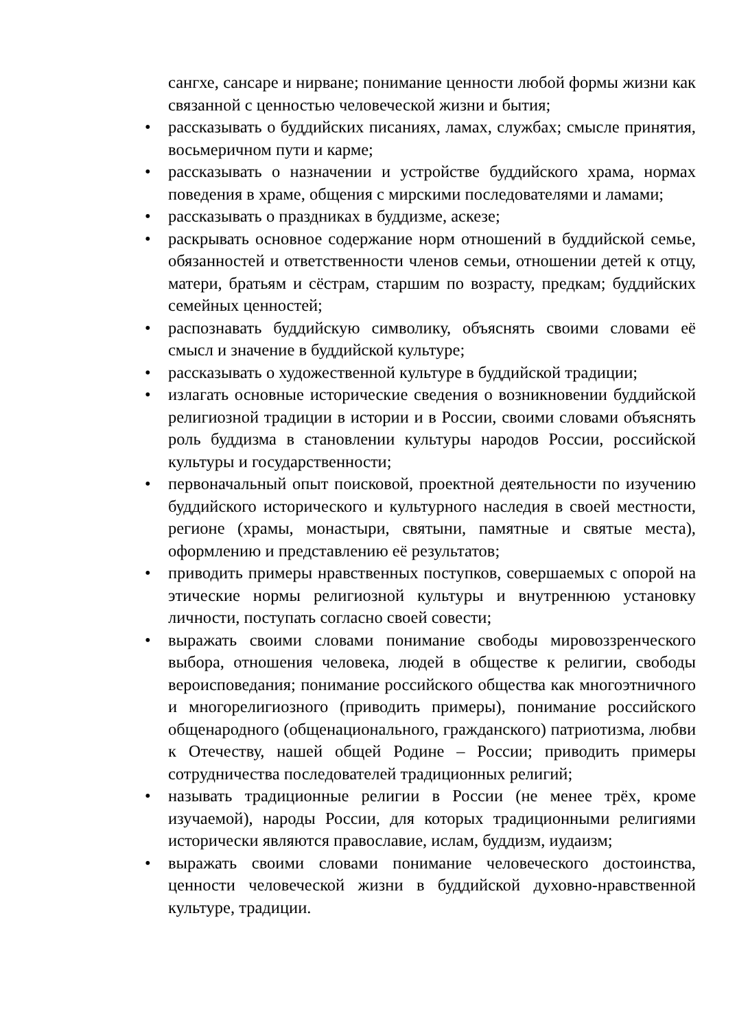сангхе, сансаре и нирване; понимание ценности любой формы жизни как связанной с ценностью человеческой жизни и бытия;
• рассказывать о буддийских писаниях, ламах, службах; смысле принятия, восьмеричном пути и карме;
• рассказывать о назначении и устройстве буддийского храма, нормах поведения в храме, общения с мирскими последователями и ламами;
• рассказывать о праздниках в буддизме, аскезе;
• раскрывать основное содержание норм отношений в буддийской семье, обязанностей и ответственности членов семьи, отношении детей к отцу, матери, братьям и сёстрам, старшим по возрасту, предкам; буддийских семейных ценностей;
• распознавать буддийскую символику, объяснять своими словами её смысл и значение в буддийской культуре;
• рассказывать о художественной культуре в буддийской традиции;
• излагать основные исторические сведения о возникновении буддийской религиозной традиции в истории и в России, своими словами объяснять роль буддизма в становлении культуры народов России, российской культуры и государственности;
• первоначальный опыт поисковой, проектной деятельности по изучению буддийского исторического и культурного наследия в своей местности, регионе (храмы, монастыри, святыни, памятные и святые места), оформлению и представлению её результатов;
• приводить примеры нравственных поступков, совершаемых с опорой на этические нормы религиозной культуры и внутреннюю установку личности, поступать согласно своей совести;
• выражать своими словами понимание свободы мировоззренческого выбора, отношения человека, людей в обществе к религии, свободы вероисповедания; понимание российского общества как многоэтничного и многорелигиозного (приводить примеры), понимание российского общенародного (общенационального, гражданского) патриотизма, любви к Отечеству, нашей общей Родине – России; приводить примеры сотрудничества последователей традиционных религий;
• называть традиционные религии в России (не менее трёх, кроме изучаемой), народы России, для которых традиционными религиями исторически являются православие, ислам, буддизм, иудаизм;
• выражать своими словами понимание человеческого достоинства, ценности человеческой жизни в буддийской духовно-нравственной культуре, традиции.